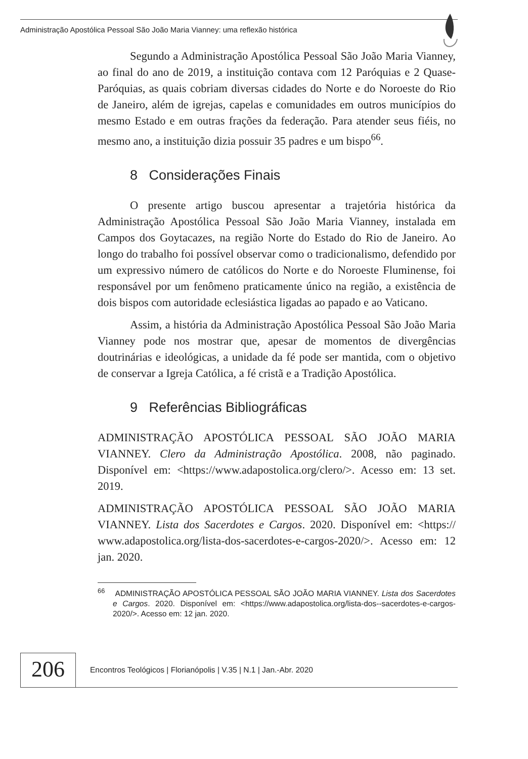Administração Apostólica Pessoal São João Maria Vianney: uma reflexão histórica
Segundo a Administração Apostólica Pessoal São João Maria Vianney, ao final do ano de 2019, a instituição contava com 12 Paróquias e 2 Quase-Paróquias, as quais cobriam diversas cidades do Norte e do Noroeste do Rio de Janeiro, além de igrejas, capelas e comunidades em outros municípios do mesmo Estado e em outras frações da federação. Para atender seus fiéis, no mesmo ano, a instituição dizia possuir 35 padres e um bispo<sup>66</sup>.
8 Considerações Finais
O presente artigo buscou apresentar a trajetória histórica da Administração Apostólica Pessoal São João Maria Vianney, instalada em Campos dos Goytacazes, na região Norte do Estado do Rio de Janeiro. Ao longo do trabalho foi possível observar como o tradicionalismo, defendido por um expressivo número de católicos do Norte e do Noroeste Fluminense, foi responsável por um fenômeno praticamente único na região, a existência de dois bispos com autoridade eclesiástica ligadas ao papado e ao Vaticano.
Assim, a história da Administração Apostólica Pessoal São João Maria Vianney pode nos mostrar que, apesar de momentos de divergências doutrinárias e ideológicas, a unidade da fé pode ser mantida, com o objetivo de conservar a Igreja Católica, a fé cristã e a Tradição Apostólica.
9 Referências Bibliográficas
ADMINISTRAÇÃO APOSTÓLICA PESSOAL SÃO JOÃO MARIA VIANNEY. Clero da Administração Apostólica. 2008, não paginado. Disponível em: <https://www.adapostolica.org/clero/>. Acesso em: 13 set. 2019.
ADMINISTRAÇÃO APOSTÓLICA PESSOAL SÃO JOÃO MARIA VIANNEY. Lista dos Sacerdotes e Cargos. 2020. Disponível em: <https:// www.adapostolica.org/lista-dos-sacerdotes-e-cargos-2020/>. Acesso em: 12 jan. 2020.
<sup>66</sup> ADMINISTRAÇÃO APOSTÓLICA PESSOAL SÃO JOÃO MARIA VIANNEY. Lista dos Sacerdotes e Cargos. 2020. Disponível em: <https://www.adapostolica.org/lista-dos--sacerdotes-e-cargos-2020/>. Acesso em: 12 jan. 2020.
206
Encontros Teológicos | Florianópolis | V.35 | N.1 | Jan.-Abr. 2020